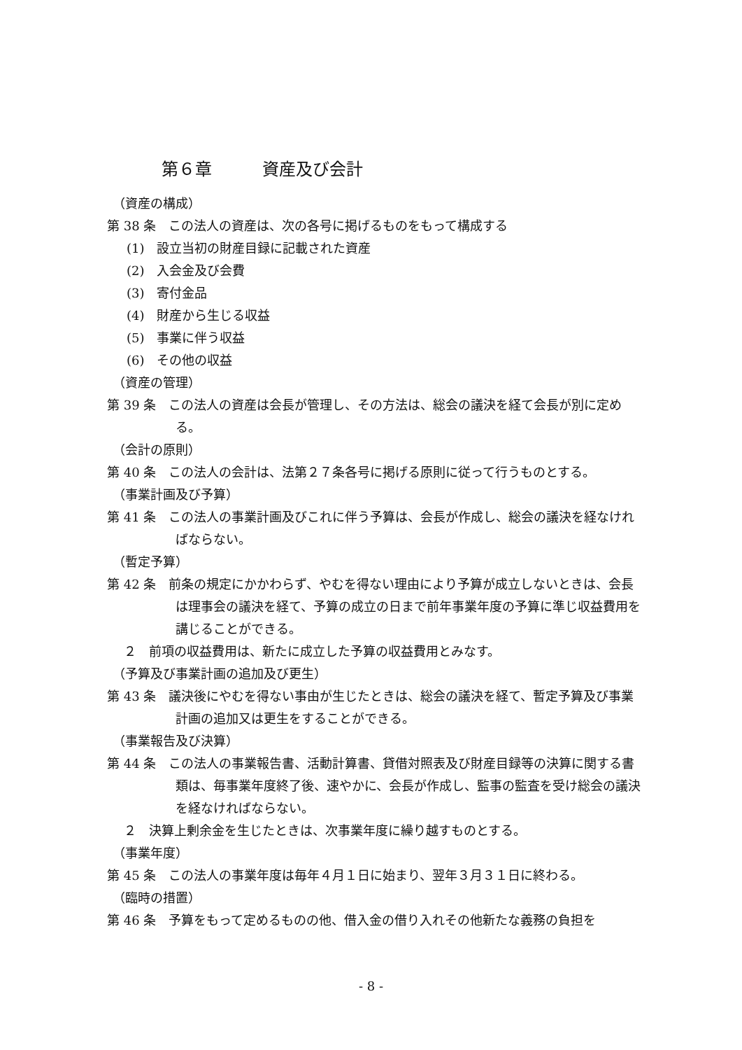第６章　　　資産及び会計
（資産の構成）
第 38 条　この法人の資産は、次の各号に掲げるものをもって構成する
(1)　設立当初の財産目録に記載された資産
(2)　入会金及び会費
(3)　寄付金品
(4)　財産から生じる収益
(5)　事業に伴う収益
(6)　その他の収益
（資産の管理）
第 39 条　この法人の資産は会長が管理し、その方法は、総会の議決を経て会長が別に定める。
（会計の原則）
第 40 条　この法人の会計は、法第２７条各号に掲げる原則に従って行うものとする。
（事業計画及び予算）
第 41 条　この法人の事業計画及びこれに伴う予算は、会長が作成し、総会の議決を経なければならない。
（暫定予算）
第 42 条　前条の規定にかかわらず、やむを得ない理由により予算が成立しないときは、会長は理事会の議決を経て、予算の成立の日まで前年事業年度の予算に準じ収益費用を講じることができる。
２　前項の収益費用は、新たに成立した予算の収益費用とみなす。
（予算及び事業計画の追加及び更生）
第 43 条　議決後にやむを得ない事由が生じたときは、総会の議決を経て、暫定予算及び事業計画の追加又は更生をすることができる。
（事業報告及び決算）
第 44 条　この法人の事業報告書、活動計算書、貸借対照表及び財産目録等の決算に関する書類は、毎事業年度終了後、速やかに、会長が作成し、監事の監査を受け総会の議決を経なければならない。
２　決算上剰余金を生じたときは、次事業年度に繰り越すものとする。
（事業年度）
第 45 条　この法人の事業年度は毎年４月１日に始まり、翌年３月３１日に終わる。
（臨時の措置）
第 46 条　予算をもって定めるものの他、借入金の借り入れその他新たな義務の負担を
- 8 -